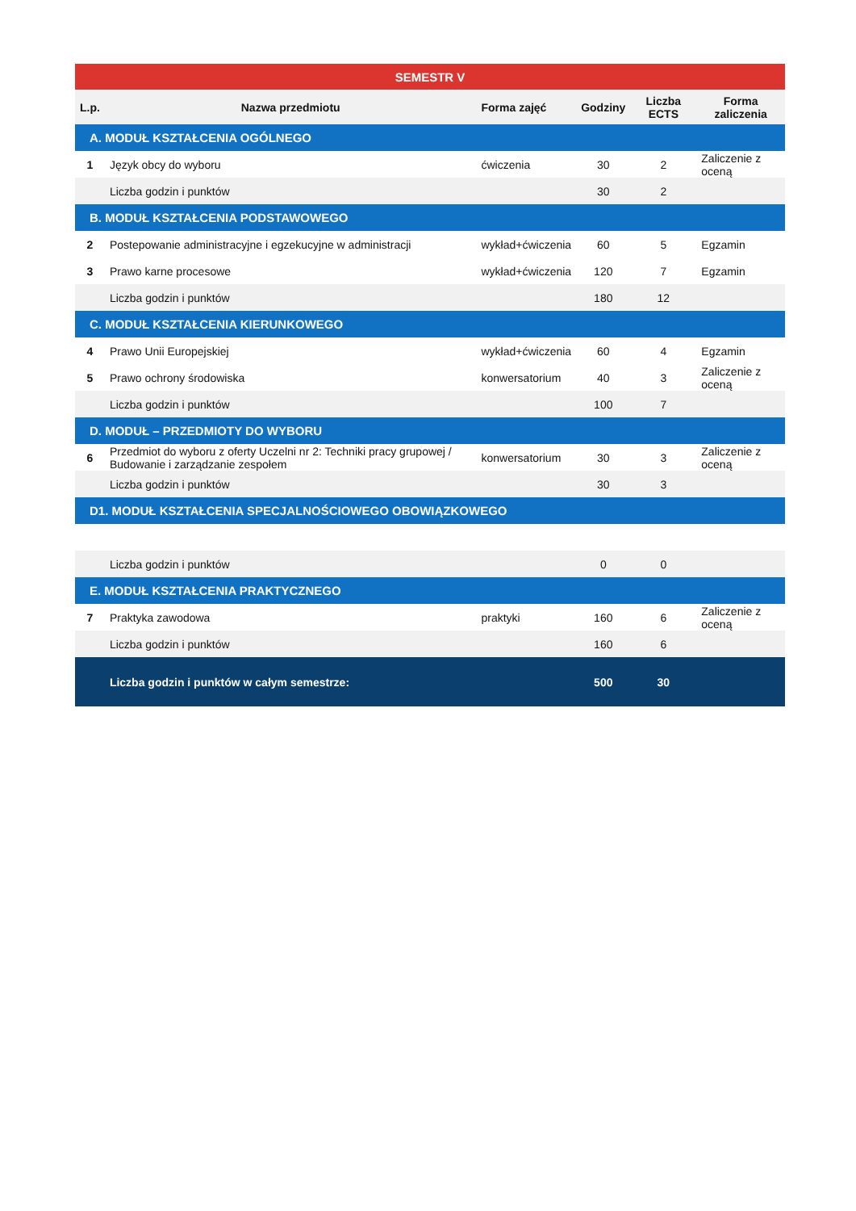| SEMESTR V | | | | | |
| --- | --- | --- | --- | --- | --- |
| L.p. | Nazwa przedmiotu | Forma zajęć | Godziny | Liczba ECTS | Forma zaliczenia |
| A. MODUŁ KSZTAŁCENIA OGÓLNEGO | | | | | |
| 1 | Język obcy do wyboru | ćwiczenia | 30 | 2 | Zaliczenie z oceną |
| | Liczba godzin i punktów | | 30 | 2 | |
| B. MODUŁ KSZTAŁCENIA PODSTAWOWEGO | | | | | |
| 2 | Postepowanie administracyjne i egzekucyjne w administracji | wykład+ćwiczenia | 60 | 5 | Egzamin |
| 3 | Prawo karne procesowe | wykład+ćwiczenia | 120 | 7 | Egzamin |
| | Liczba godzin i punktów | | 180 | 12 | |
| C. MODUŁ KSZTAŁCENIA KIERUNKOWEGO | | | | | |
| 4 | Prawo Unii Europejskiej | wykład+ćwiczenia | 60 | 4 | Egzamin |
| 5 | Prawo ochrony środowiska | konwersatorium | 40 | 3 | Zaliczenie z oceną |
| | Liczba godzin i punktów | | 100 | 7 | |
| D. MODUŁ – PRZEDMIOTY DO WYBORU | | | | | |
| 6 | Przedmiot do wyboru z oferty Uczelni nr 2: Techniki pracy grupowej / Budowanie i zarządzanie zespołem | konwersatorium | 30 | 3 | Zaliczenie z oceną |
| | Liczba godzin i punktów | | 30 | 3 | |
| D1. MODUŁ KSZTAŁCENIA SPECJALNOŚCIOWEGO OBOWIĄZKOWEGO | | | | | |
| | Liczba godzin i punktów | | 0 | 0 | |
| E. MODUŁ KSZTAŁCENIA PRAKTYCZNEGO | | | | | |
| 7 | Praktyka zawodowa | praktyki | 160 | 6 | Zaliczenie z oceną |
| | Liczba godzin i punktów | | 160 | 6 | |
| | Liczba godzin i punktów w całym semestrze: | | 500 | 30 | |